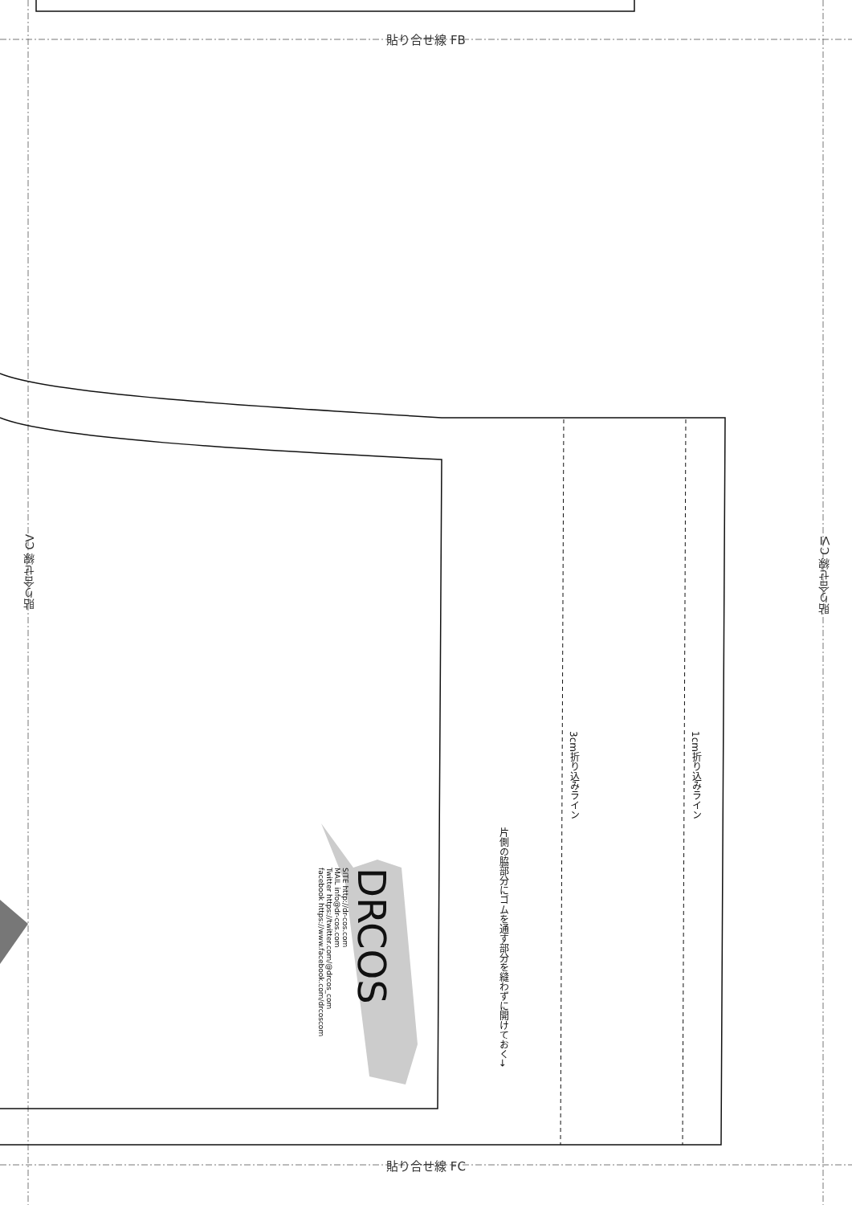貼り合せ線 FB
貼り合せ線 FC
貼り合せ線 CV
貼り合せ線 CⅥ
3cm折り込みライン
1cm折り込みライン
片側の脇部分にゴムを通す部分を縫わずに開けておく→
DRCOS
SITE http://dr-cos.com
MAIL info@dr-cos.com
Twitter https://twitter.com/@drcos_com
facebook https://www.facebook.com/drcoscom